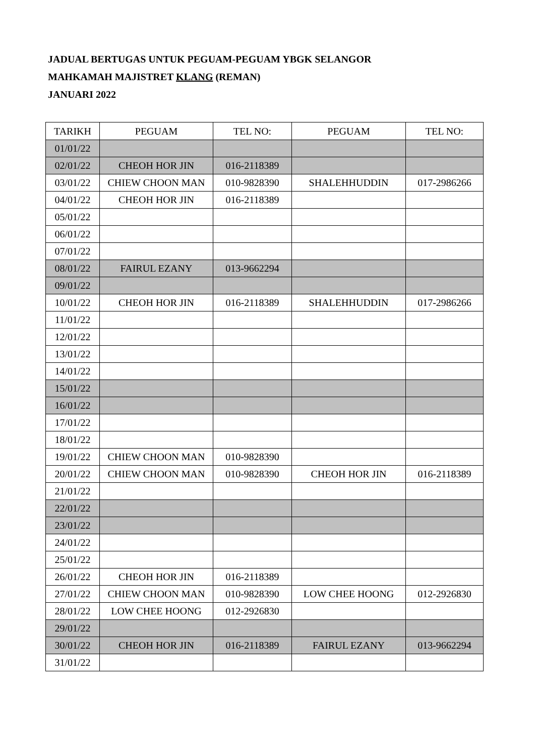JADUAL BERTUGAS UNTUK PEGUAM-PEGUAM YBGK SELANGOR
MAHKAMAH MAJISTRET KLANG (REMAN)
JANUARI 2022
| TARIKH | PEGUAM | TEL NO: | PEGUAM | TEL NO: |
| --- | --- | --- | --- | --- |
| 01/01/22 | | | | |
| 02/01/22 | CHEOH HOR JIN | 016-2118389 | | |
| 03/01/22 | CHIEW CHOON MAN | 010-9828390 | SHALEHHUDDIN | 017-2986266 |
| 04/01/22 | CHEOH HOR JIN | 016-2118389 | | |
| 05/01/22 | | | | |
| 06/01/22 | | | | |
| 07/01/22 | | | | |
| 08/01/22 | FAIRUL EZANY | 013-9662294 | | |
| 09/01/22 | | | | |
| 10/01/22 | CHEOH HOR JIN | 016-2118389 | SHALEHHUDDIN | 017-2986266 |
| 11/01/22 | | | | |
| 12/01/22 | | | | |
| 13/01/22 | | | | |
| 14/01/22 | | | | |
| 15/01/22 | | | | |
| 16/01/22 | | | | |
| 17/01/22 | | | | |
| 18/01/22 | | | | |
| 19/01/22 | CHIEW CHOON MAN | 010-9828390 | | |
| 20/01/22 | CHIEW CHOON MAN | 010-9828390 | CHEOH HOR JIN | 016-2118389 |
| 21/01/22 | | | | |
| 22/01/22 | | | | |
| 23/01/22 | | | | |
| 24/01/22 | | | | |
| 25/01/22 | | | | |
| 26/01/22 | CHEOH HOR JIN | 016-2118389 | | |
| 27/01/22 | CHIEW CHOON MAN | 010-9828390 | LOW CHEE HOONG | 012-2926830 |
| 28/01/22 | LOW CHEE HOONG | 012-2926830 | | |
| 29/01/22 | | | | |
| 30/01/22 | CHEOH HOR JIN | 016-2118389 | FAIRUL EZANY | 013-9662294 |
| 31/01/22 | | | | |